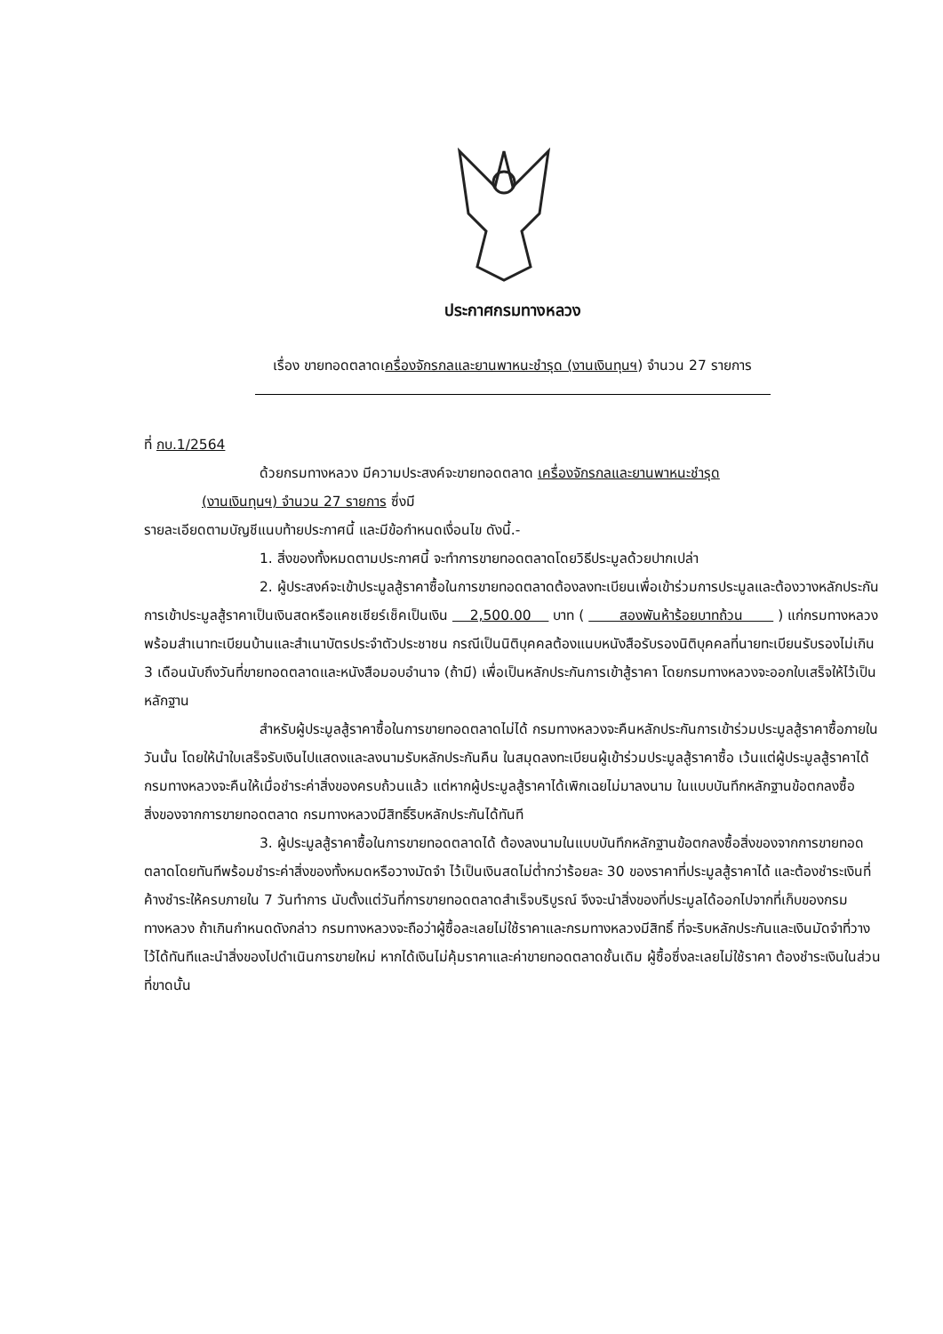ประกาศกรมทางหลวง
เรื่อง ขายทอดตลาดเครื่องจักรกลและยานพาหนะชำรุด (งานเงินทุนฯ) จำนวน 27 รายการ
ที่ กบ.1/2564
ด้วยกรมทางหลวง มีความประสงค์จะขายทอดตลาด เครื่องจักรกลและยานพาหนะชำรุด
(งานเงินทุนฯ) จำนวน 27 รายการ ซึ่งมี
รายละเอียดตามบัญชีแนบท้ายประกาศนี้ และมีข้อกำหนดเงื่อนไข ดังนี้.-
1. สิ่งของทั้งหมดตามประกาศนี้ จะทำการขายทอดตลาดโดยวิธีประมูลด้วยปากเปล่า
2. ผู้ประสงค์จะเข้าประมูลสู้ราคาซื้อในการขายทอดตลาดต้องลงทะเบียนเพื่อเข้าร่วมการประมูลและต้องวางหลักประกันการเข้าประมูลสู้ราคาเป็นเงินสดหรือแคชเชียร์เช็คเป็นเงิน 2,500.00 บาท ( สองพันห้าร้อยบาทถ้วน ) แก่กรมทางหลวงพร้อมสำเนาทะเบียนบ้านและสำเนาบัตรประจำตัวประชาชน กรณีเป็นนิติบุคคลต้องแนบหนังสือรับรองนิติบุคคลที่นายทะเบียนรับรองไม่เกิน 3 เดือนนับถึงวันที่ขายทอดตลาดและหนังสือมอบอำนาจ (ถ้ามี) เพื่อเป็นหลักประกันการเข้าสู้ราคา โดยกรมทางหลวงจะออกใบเสร็จให้ไว้เป็นหลักฐาน
สำหรับผู้ประมูลสู้ราคาซื้อในการขายทอดตลาดไม่ได้ กรมทางหลวงจะคืนหลักประกันการเข้าร่วมประมูลสู้ราคาซื้อภายในวันนั้น โดยให้นำใบเสร็จรับเงินไปแสดงและลงนามรับหลักประกันคืน ในสมุดลงทะเบียนผู้เข้าร่วมประมูลสู้ราคาซื้อ เว้นแต่ผู้ประมูลสู้ราคาได้ กรมทางหลวงจะคืนให้เมื่อชำระค่าสิ่งของครบถ้วนแล้ว แต่หากผู้ประมูลสู้ราคาได้เพิกเฉยไม่มาลงนาม ในแบบบันทึกหลักฐานข้อตกลงซื้อสิ่งของจากการขายทอดตลาด กรมทางหลวงมีสิทธิ์ริบหลักประกันได้ทันที
3. ผู้ประมูลสู้ราคาซื้อในการขายทอดตลาดได้ ต้องลงนามในแบบบันทึกหลักฐานข้อตกลงซื้อสิ่งของจากการขายทอดตลาดโดยทันทีพร้อมชำระค่าสิ่งของทั้งหมดหรือวางมัดจำ ไว้เป็นเงินสดไม่ต่ำกว่าร้อยละ 30 ของราคาที่ประมูลสู้ราคาได้ และต้องชำระเงินที่ค้างชำระให้ครบภายใน 7 วันทำการ นับตั้งแต่วันที่การขายทอดตลาดสำเร็จบริบูรณ์ จึงจะนำสิ่งของที่ประมูลได้ออกไปจากที่เก็บของกรมทางหลวง ถ้าเกินกำหนดดังกล่าว กรมทางหลวงจะถือว่าผู้ซื้อละเลยไม่ใช้ราคาและกรมทางหลวงมีสิทธิ์ ที่จะริบหลักประกันและเงินมัดจำที่วางไว้ได้ทันทีและนำสิ่งของไปดำเนินการขายใหม่ หากได้เงินไม่คุ้มราคาและค่าขายทอดตลาดชั้นเดิม ผู้ซื้อซึ่งละเลยไม่ใช้ราคา ต้องชำระเงินในส่วนที่ขาดนั้น